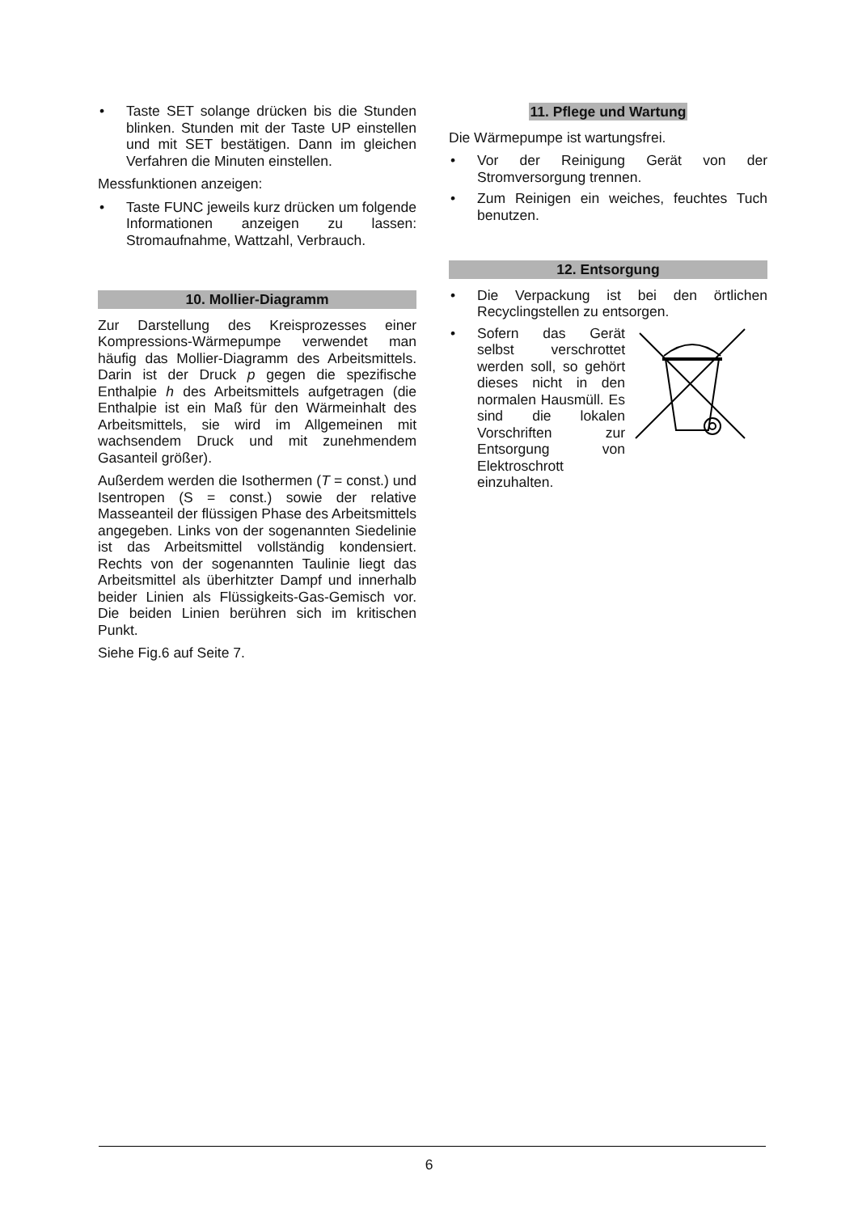• Taste SET solange drücken bis die Stunden blinken. Stunden mit der Taste UP einstellen und mit SET bestätigen. Dann im gleichen Verfahren die Minuten einstellen.
Messfunktionen anzeigen:
• Taste FUNC jeweils kurz drücken um folgende Informationen anzeigen zu lassen: Stromaufnahme, Wattzahl, Verbrauch.
10. Mollier-Diagramm
Zur Darstellung des Kreisprozesses einer Kompressions-Wärmepumpe verwendet man häufig das Mollier-Diagramm des Arbeitsmittels. Darin ist der Druck p gegen die spezifische Enthalpie h des Arbeitsmittels aufgetragen (die Enthalpie ist ein Maß für den Wärmeinhalt des Arbeitsmittels, sie wird im Allgemeinen mit wachsendem Druck und mit zunehmendem Gasanteil größer).
Außerdem werden die Isothermen (T = const.) und Isentropen (S = const.) sowie der relative Masseanteil der flüssigen Phase des Arbeitsmittels angegeben. Links von der sogenannten Siedelinie ist das Arbeitsmittel vollständig kondensiert. Rechts von der sogenannten Taulinie liegt das Arbeitsmittel als überhitzter Dampf und innerhalb beider Linien als Flüssigkeits-Gas-Gemisch vor. Die beiden Linien berühren sich im kritischen Punkt.
Siehe Fig.6 auf Seite 7.
11. Pflege und Wartung
Die Wärmepumpe ist wartungsfrei.
• Vor der Reinigung Gerät von der Stromversorgung trennen.
• Zum Reinigen ein weiches, feuchtes Tuch benutzen.
12. Entsorgung
• Die Verpackung ist bei den örtlichen Recyclingstellen zu entsorgen.
•
Sofern das Gerät selbst verschrottet werden soll, so gehört dieses nicht in den normalen Hausmüll. Es sind die lokalen Vorschriften zur Entsorgung von Elektroschrott einzuhalten.
6